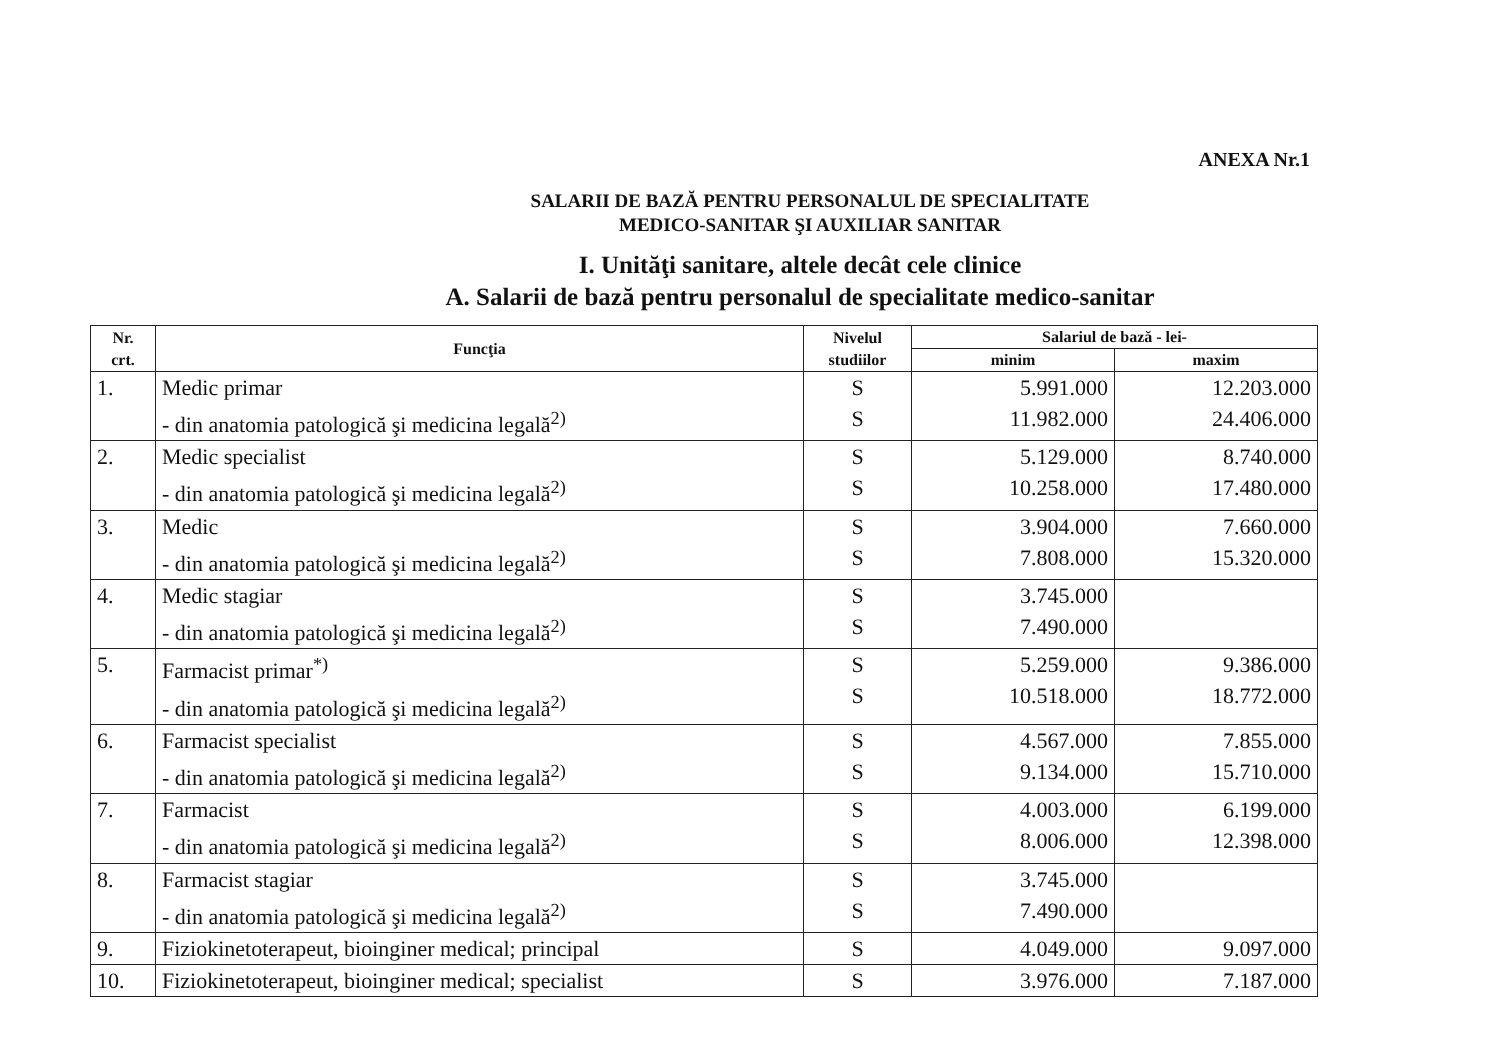ANEXA Nr.1
SALARII DE BAZĂ PENTRU PERSONALUL DE SPECIALITATE
MEDICO-SANITAR ŞI AUXILIAR SANITAR
I. Unităţi sanitare, altele decât cele clinice
A. Salarii de bază pentru personalul de specialitate medico-sanitar
| Nr. crt. | Funcţia | Nivelul studiilor | Salariul de bază - lei- | |
| --- | --- | --- | --- | --- |
| | | | minim | maxim |
| 1. | Medic primar - din anatomia patologică şi medicina legală<sup>2)</sup> | S S | 5.991.000 11.982.000 | 12.203.000 24.406.000 |
| 2. | Medic specialist - din anatomia patologică şi medicina legală<sup>2)</sup> | S S | 5.129.000 10.258.000 | 8.740.000 17.480.000 |
| 3. | Medic - din anatomia patologică şi medicina legală<sup>2)</sup> | S S | 3.904.000 7.808.000 | 7.660.000 15.320.000 |
| 4. | Medic stagiar - din anatomia patologică şi medicina legală<sup>2)</sup> | S S | 3.745.000 7.490.000 | |
| 5. | Farmacist primar<sup>*)</sup> - din anatomia patologică şi medicina legală<sup>2)</sup> | S S | 5.259.000 10.518.000 | 9.386.000 18.772.000 |
| 6. | Farmacist specialist - din anatomia patologică şi medicina legală<sup>2)</sup> | S S | 4.567.000 9.134.000 | 7.855.000 15.710.000 |
| 7. | Farmacist - din anatomia patologică şi medicina legală<sup>2)</sup> | S S | 4.003.000 8.006.000 | 6.199.000 12.398.000 |
| 8. | Farmacist stagiar - din anatomia patologică şi medicina legală<sup>2)</sup> | S S | 3.745.000 7.490.000 | |
| 9. | Fiziokinetoterapeut, bioinginer medical; principal | S | 4.049.000 | 9.097.000 |
| 10. | Fiziokinetoterapeut, bioinginer medical; specialist | S | 3.976.000 | 7.187.000 |